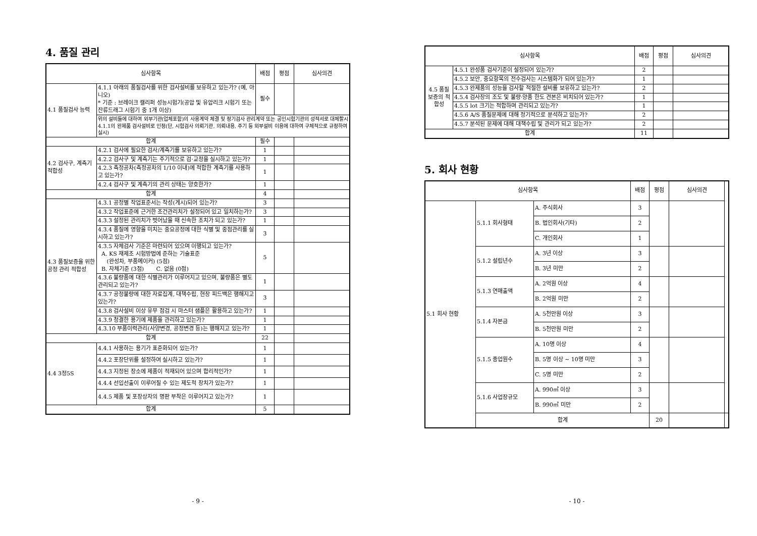4. 품질 관리
| 심사항목 | | 배점 | 평점 | 심사의견 |
| --- | --- | --- | --- | --- |
| 4.1 품질검사 능력 | 4.1.1 아래의 품질검사를 위한 검사설비를 보유하고 있는가? (예, 아니오) * 기준 : 브레이크 캘리퍼 성능시험기(공압 및 유압리크 시험기 또는 잔류드래그 시험기 중 1개 이상) | 필수 | | |
| | 위의 설비들에 대하여 외부기관(업체포함)의 사용계약 체결 및 정기검사 관리계약 또는 공인시험기관의 성적서로 대체할시 4.1.1의 완제품 검사설비로 인정(단, 시험검사 의뢰기관, 의뢰내용, 주기 등 외부설비 이용에 대하여 구체적으로 규정하여 실시) | | | |
| 합계 | | 필수 | | |
| 4.2 검사구, 계측기 적합성 | 4.2.1 검사에 필요한 검사/계측기를 보유하고 있는가? | 1 | | |
| | 4.2.2 검사구 및 계측기는 주기적으로 검·교정을 실시하고 있는가? | 1 | | |
| | 4.2.3 측정공차(측정공차의 1/10 이내)에 적합한 계측기를 사용하고 있는가? | 1 | | |
| | 4.2.4 검사구 및 계측기의 관리 상태는 양호한가? | 1 | | |
| 합계 | | 4 | | |
| 4.3 품질보증을 위한 공정 관리 적합성 | 4.3.1 공정별 작업표준서는 작성(게시)되어 있는가? | 3 | | |
| | 4.3.2 작업표준에 근거한 조건관리치가 설정되어 있고 일치하는가? | 3 | | |
| | 4.3.3 설정된 관리치가 벗어났을 때 신속한 조치가 되고 있는가? | 1 | | |
| | 4.3.4 품질에 영향을 미치는 중요공정에 대한 식별 및 중점관리를 실시하고 있는가? | 3 | | |
| | 4.3.5 자체검사 기준은 마련되어 있으며 이행되고 있는가? A. KS 재제조 시험방법에 준하는 기술표준 (완성차, 부품메이커) (5점) B. 자체기준 (3점) C. 없음 (0점) | 5 | | |
| | 4.3.6 불량품에 대한 식별관리가 이루어지고 있으며, 불량품은 별도 관리되고 있는가? | 1 | | |
| | 4.3.7 공정불량에 대한 자료집계, 대책수립, 현장 피드백은 행해지고 있는가? | 3 | | |
| | 4.3.8 검사설비 이상 유무 점검 시 마스터 샘플은 활용하고 있는가? | 1 | | |
| | 4.3.9 청결한 용기에 제품을 관리하고 있는가? | 1 | | |
| | 4.3.10 부품이력관리(사양변경, 공정변경 등)는 행해지고 있는가? | 1 | | |
| 합계 | | 22 | | |
| 4.4 3정5S | 4.4.1 사용하는 용기가 표준화되어 있는가? | 1 | | |
| | 4.4.2 포장단위를 설정하여 실시하고 있는가? | 1 | | |
| | 4.4.3 지정된 장소에 제품이 적재되어 있으며 합리적인가? | 1 | | |
| | 4.4.4 선입선출이 이루어질 수 있는 제도적 장치가 있는가? | 1 | | |
| | 4.4.5 제품 및 포장상자의 명판 부착은 이루어지고 있는가? | 1 | | |
| 합계 | | 5 | | |
- 9 -
| 심사항목 | | 배점 | 평점 | 심사의견 |
| --- | --- | --- | --- | --- |
| 4.5 품질 보증의 적합성 | 4.5.1 완성품 검사기준이 설정되어 있는가? | 2 | | |
| | 4.5.2 보안, 중요항목의 전수검사는 시스템화가 되어 있는가? | 1 | | |
| | 4.5.3 완제품의 성능을 검사할 적절한 설비를 보유하고 있는가? | 2 | | |
| | 4.5.4 검사장의 조도 및 불량·양품 한도 견본은 비치되어 있는가? | 1 | | |
| | 4.5.5 lot 크기는 적합하며 관리되고 있는가? | 1 | | |
| | 4.5.6 A/S 품질문제에 대해 정기적으로 분석하고 있는가? | 2 | | |
| | 4.5.7 분석된 문제에 대해 대책수립 및 관리가 되고 있는가? | 2 | | |
| 합계 | | 11 | | |
5. 회사 현황
| 심사항목 | | | 배점 | 평점 | 심사의견 | |
| --- | --- | --- | --- | --- | --- | --- |
| 5.1 회사 현황 | 5.1.1 회사형태 | A. 주식회사 | 3 | | | |
| | | B. 법인회사(기타) | 2 | | | |
| | | C. 개인회사 | 1 | | | |
| | 5.1.2 설립년수 | A. 3년 이상 | 3 | | | |
| | | B. 3년 미만 | 2 | | | |
| | 5.1.3 연매출액 | A. 2억원 이상 | 4 | | | |
| | | B. 2억원 미만 | 2 | | | |
| | 5.1.4 자본금 | A. 5천만원 이상 | 3 | | | |
| | | B. 5천만원 미만 | 2 | | | |
| | 5.1.5 종업원수 | A. 10명 이상 | 4 | | | |
| | | B. 5명 이상 ~ 10명 미만 | 3 | | | |
| | | C. 5명 미만 | 2 | | | |
| | 5.1.6 사업장규모 | A. 990㎡ 이상 | 3 | | | |
| | | B. 990㎡ 미만 | 2 | | | |
| | 합계 | | | 20 | | |
- 10 -